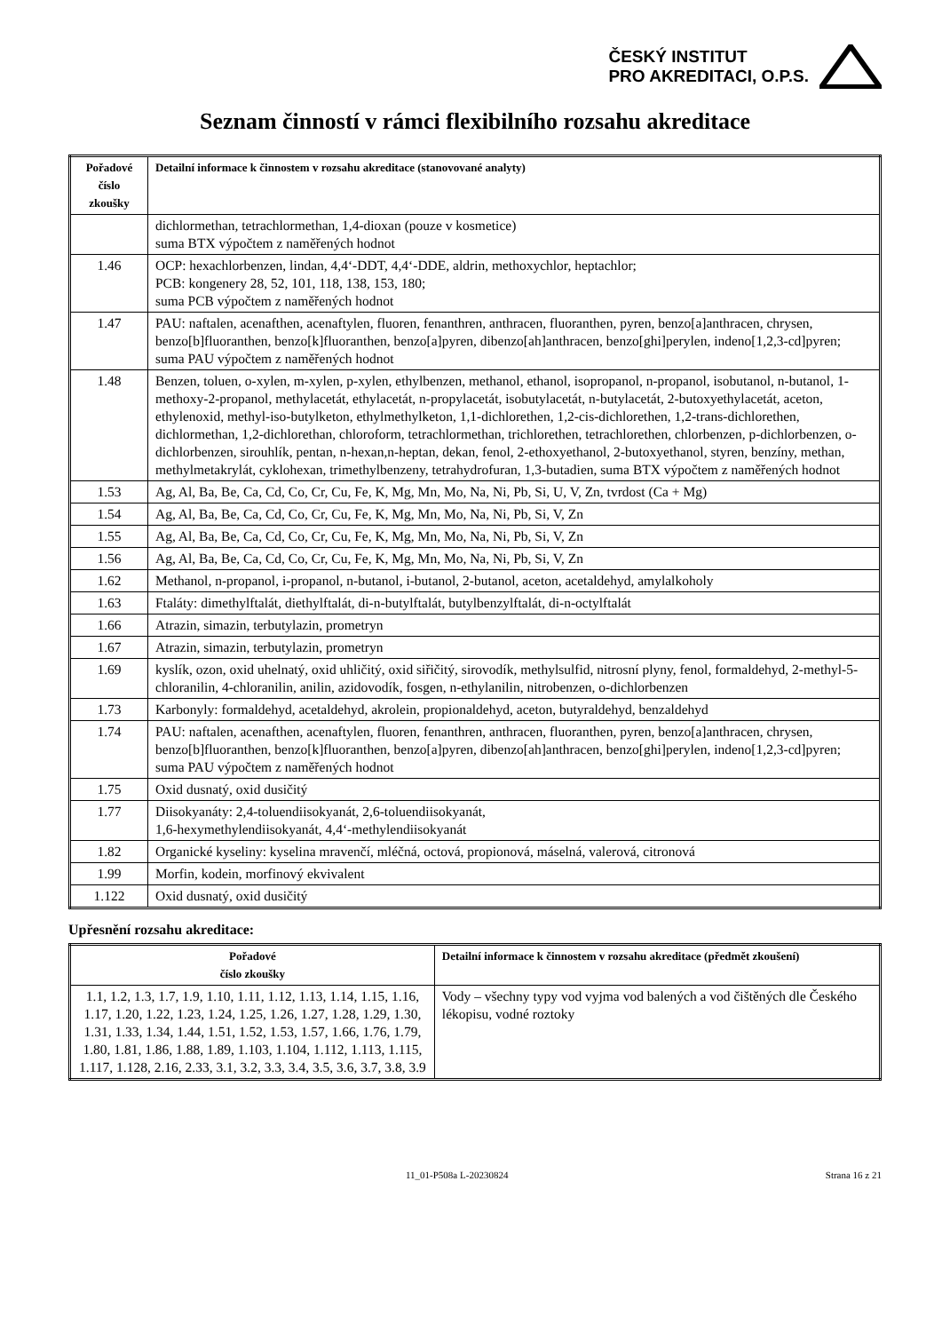ČESKÝ INSTITUT
PRO AKREDITACI, O.P.S.
Seznam činností v rámci flexibilního rozsahu akreditace
| Pořadové číslo zkoušky | Detailní informace k činnostem v rozsahu akreditace (stanovované analyty) |
| --- | --- |
| | dichlormethan, tetrachlormethan, 1,4-dioxan (pouze v kosmetice) suma BTX výpočtem z naměřených hodnot |
| 1.46 | OCP: hexachlorbenzen, lindan, 4,4‘-DDT, 4,4‘-DDE, aldrin, methoxychlor, heptachlor; PCB: kongenery 28, 52, 101, 118, 138, 153, 180; suma PCB výpočtem z naměřených hodnot |
| 1.47 | PAU: naftalen, acenafthen, acenaftylen, fluoren, fenanthren, anthracen, fluoranthen, pyren, benzo[a]anthracen, chrysen, benzo[b]fluoranthen, benzo[k]fluoranthen, benzo[a]pyren, dibenzo[ah]anthracen, benzo[ghi]perylen, indeno[1,2,3-cd]pyren; suma PAU výpočtem z naměřených hodnot |
| 1.48 | Benzen, toluen, o-xylen, m-xylen, p-xylen, ethylbenzen, methanol, ethanol, isopropanol, n-propanol, isobutanol, n-butanol, 1-methoxy-2-propanol, methylacetát, ethylacetát, n-propylacetát, isobutylacetát, n-butylacetát, 2-butoxyethylacetát, aceton, ethylenoxid, methyl-iso-butylketon, ethylmethylketon, 1,1-dichlorethen, 1,2-cis-dichlorethen, 1,2-trans-dichlorethen, dichlormethan, 1,2-dichlorethan, chloroform, tetrachlormethan, trichlorethen, tetrachlorethen, chlorbenzen, p-dichlorbenzen, o-dichlorbenzen, sirouhlík, pentan, n-hexan,n-heptan, dekan, fenol, 2-ethoxyethanol, 2-butoxyethanol, styren, benzíny, methan, methylmetakrylát, cyklohexan, trimethylbenzeny, tetrahydrofuran, 1,3-butadien, suma BTX výpočtem z naměřených hodnot |
| 1.53 | Ag, Al, Ba, Be, Ca, Cd, Co, Cr, Cu, Fe, K, Mg, Mn, Mo, Na, Ni, Pb, Si, U, V, Zn, tvrdost (Ca + Mg) |
| 1.54 | Ag, Al, Ba, Be, Ca, Cd, Co, Cr, Cu, Fe, K, Mg, Mn, Mo, Na, Ni, Pb, Si, V, Zn |
| 1.55 | Ag, Al, Ba, Be, Ca, Cd, Co, Cr, Cu, Fe, K, Mg, Mn, Mo, Na, Ni, Pb, Si, V, Zn |
| 1.56 | Ag, Al, Ba, Be, Ca, Cd, Co, Cr, Cu, Fe, K, Mg, Mn, Mo, Na, Ni, Pb, Si, V, Zn |
| 1.62 | Methanol, n-propanol, i-propanol, n-butanol, i-butanol, 2-butanol, aceton, acetaldehyd, amylalkoholy |
| 1.63 | Ftaláty: dimethylftalát, diethylftalát, di-n-butylftalát, butylbenzylftalát, di-n-octylftalát |
| 1.66 | Atrazin, simazin, terbutylazin, prometryn |
| 1.67 | Atrazin, simazin, terbutylazin, prometryn |
| 1.69 | kyslík, ozon, oxid uhelnatý, oxid uhličitý, oxid siřičitý, sirovodík, methylsulfid, nitrosní plyny, fenol, formaldehyd, 2-methyl-5-chloranilin, 4-chloranilin, anilin, azidovodík, fosgen, n-ethylanilin, nitrobenzen, o-dichlorbenzen |
| 1.73 | Karbonyly: formaldehyd, acetaldehyd, akrolein, propionaldehyd, aceton, butyraldehyd, benzaldehyd |
| 1.74 | PAU: naftalen, acenafthen, acenaftylen, fluoren, fenanthren, anthracen, fluoranthen, pyren, benzo[a]anthracen, chrysen, benzo[b]fluoranthen, benzo[k]fluoranthen, benzo[a]pyren, dibenzo[ah]anthracen, benzo[ghi]perylen, indeno[1,2,3-cd]pyren; suma PAU výpočtem z naměřených hodnot |
| 1.75 | Oxid dusnatý, oxid dusičitý |
| 1.77 | Diisokyanáty: 2,4-toluendiisokyanát, 2,6-toluendiisokyanát, 1,6-hexymethylendiisokyanát, 4,4‘-methylendiisokyanát |
| 1.82 | Organické kyseliny: kyselina mravenčí, mléčná, octová, propionová, máselná, valerová, citronová |
| 1.99 | Morfin, kodein, morfinový ekvivalent |
| 1.122 | Oxid dusnatý, oxid dusičitý |
Upřesnění rozsahu akreditace:
| Pořadové číslo zkoušky | Detailní informace k činnostem v rozsahu akreditace (předmět zkoušení) |
| --- | --- |
| 1.1, 1.2, 1.3, 1.7, 1.9, 1.10, 1.11, 1.12, 1.13, 1.14, 1.15, 1.16, 1.17, 1.20, 1.22, 1.23, 1.24, 1.25, 1.26, 1.27, 1.28, 1.29, 1.30, 1.31, 1.33, 1.34, 1.44, 1.51, 1.52, 1.53, 1.57, 1.66, 1.76, 1.79, 1.80, 1.81, 1.86, 1.88, 1.89, 1.103, 1.104, 1.112, 1.113, 1.115, 1.117, 1.128, 2.16, 2.33, 3.1, 3.2, 3.3, 3.4, 3.5, 3.6, 3.7, 3.8, 3.9 | Vody – všechny typy vod vyjma vod balených a vod čištěných dle Českého lékopisu, vodné roztoky |
11_01-P508a L-20230824 Strana 16 z 21